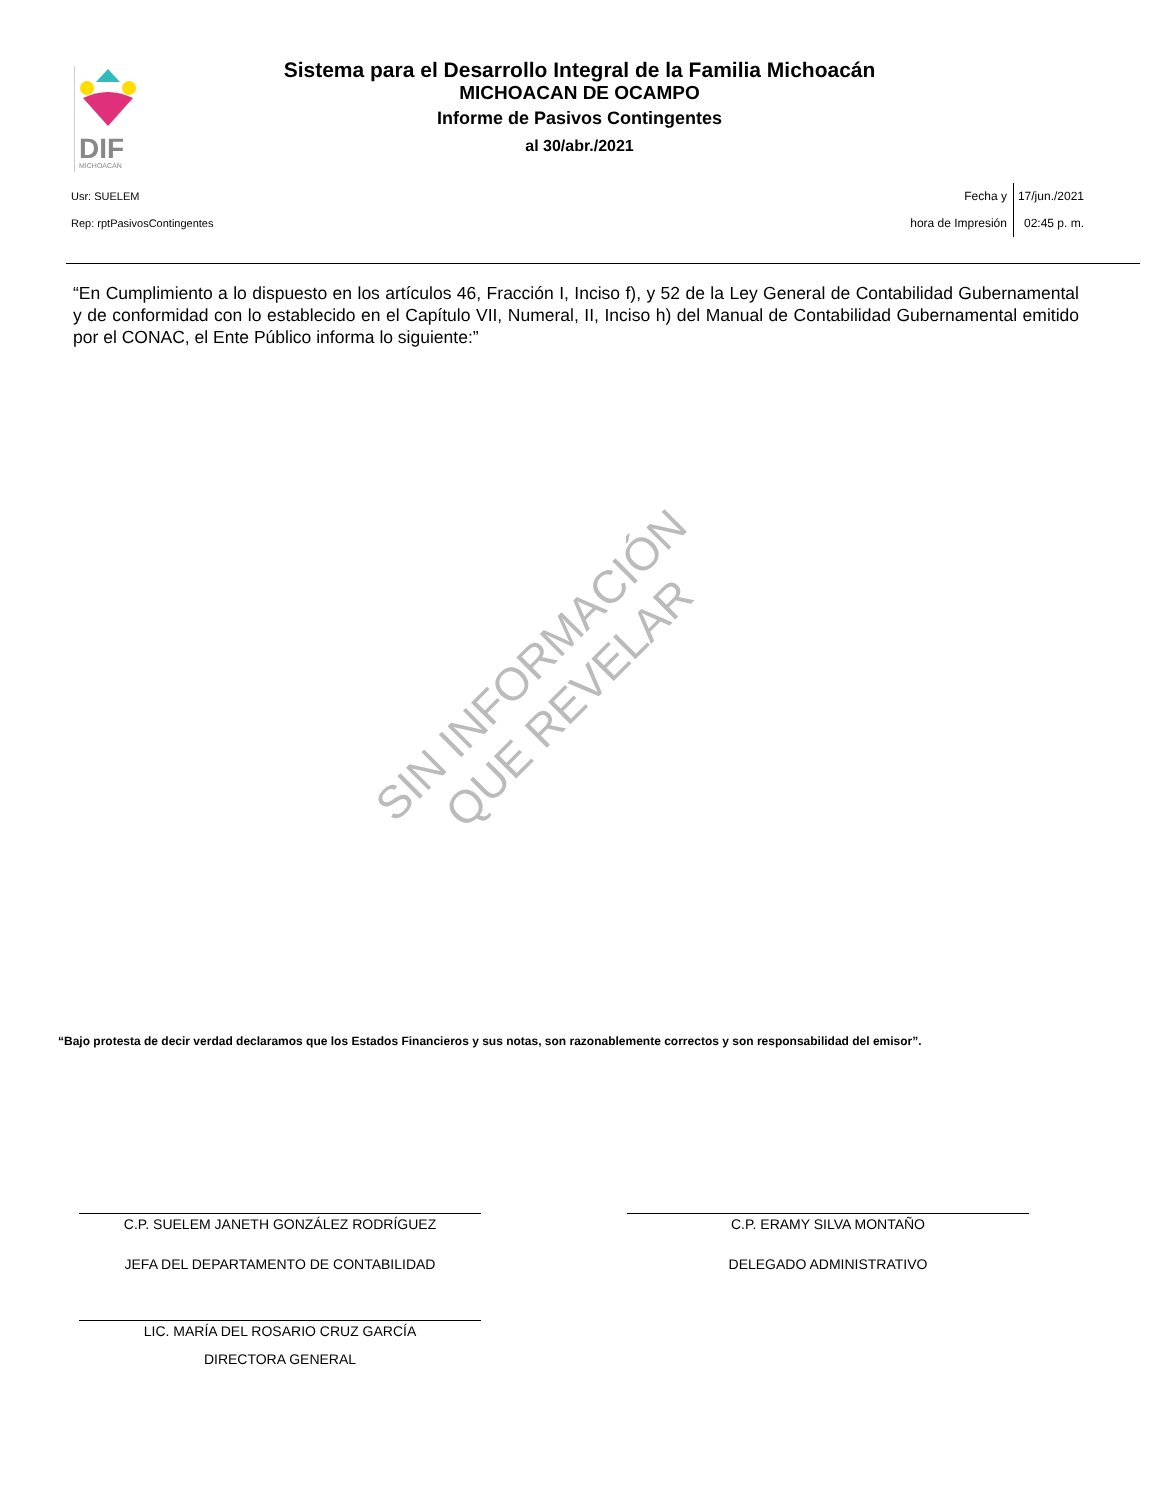DIF
MICHOACÁN
Sistema para el Desarrollo Integral de la Familia Michoacán
MICHOACAN DE OCAMPO
Informe de Pasivos Contingentes
al 30/abr./2021
Usr: SUELEM
Rep: rptPasivosContingentes
Fecha y
hora de Impresión
17/jun./2021
02:45 p. m.
“En Cumplimiento a lo dispuesto en los artículos 46, Fracción I, Inciso f), y 52 de la Ley General de Contabilidad Gubernamental y de conformidad con lo establecido en el Capítulo VII, Numeral, II, Inciso h) del Manual de Contabilidad Gubernamental emitido por el CONAC, el Ente Público informa lo siguiente:”
SIN INFORMACIÓN QUE REVELAR
“Bajo protesta de decir verdad declaramos que los Estados Financieros y sus notas, son razonablemente correctos y son responsabilidad del emisor”.
C.P. SUELEM JANETH GONZÁLEZ RODRÍGUEZ
JEFA DEL DEPARTAMENTO DE CONTABILIDAD
C.P. ERAMY SILVA MONTAÑO
DELEGADO ADMINISTRATIVO
LIC. MARÍA DEL ROSARIO CRUZ GARCÍA
DIRECTORA GENERAL